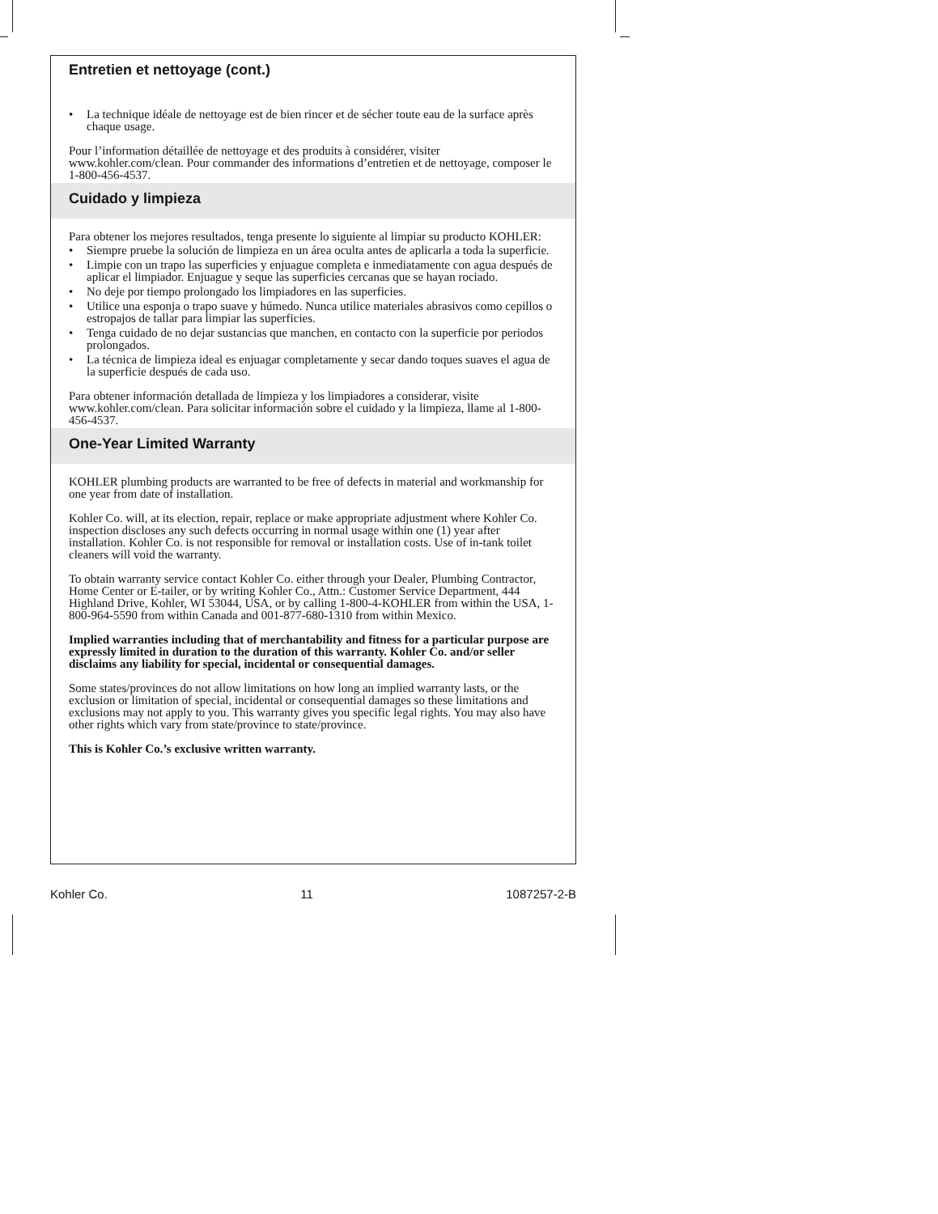Entretien et nettoyage (cont.)
La technique idéale de nettoyage est de bien rincer et de sécher toute eau de la surface après chaque usage.
Pour l’information détaillée de nettoyage et des produits à considérer, visiter www.kohler.com/clean. Pour commander des informations d’entretien et de nettoyage, composer le 1-800-456-4537.
Cuidado y limpieza
Para obtener los mejores resultados, tenga presente lo siguiente al limpiar su producto KOHLER:
Siempre pruebe la solución de limpieza en un área oculta antes de aplicarla a toda la superficie.
Limpie con un trapo las superficies y enjuague completa e inmediatamente con agua después de aplicar el limpiador. Enjuague y seque las superficies cercanas que se hayan rociado.
No deje por tiempo prolongado los limpiadores en las superficies.
Utilice una esponja o trapo suave y húmedo. Nunca utilice materiales abrasivos como cepillos o estropajos de tallar para limpiar las superficies.
Tenga cuidado de no dejar sustancias que manchen, en contacto con la superficie por periodos prolongados.
La técnica de limpieza ideal es enjuagar completamente y secar dando toques suaves el agua de la superficie después de cada uso.
Para obtener información detallada de limpieza y los limpiadores a considerar, visite www.kohler.com/clean. Para solicitar información sobre el cuidado y la limpieza, llame al 1-800-456-4537.
One-Year Limited Warranty
KOHLER plumbing products are warranted to be free of defects in material and workmanship for one year from date of installation.
Kohler Co. will, at its election, repair, replace or make appropriate adjustment where Kohler Co. inspection discloses any such defects occurring in normal usage within one (1) year after installation. Kohler Co. is not responsible for removal or installation costs. Use of in-tank toilet cleaners will void the warranty.
To obtain warranty service contact Kohler Co. either through your Dealer, Plumbing Contractor, Home Center or E-tailer, or by writing Kohler Co., Attn.: Customer Service Department, 444 Highland Drive, Kohler, WI 53044, USA, or by calling 1-800-4-KOHLER from within the USA, 1-800-964-5590 from within Canada and 001-877-680-1310 from within Mexico.
Implied warranties including that of merchantability and fitness for a particular purpose are expressly limited in duration to the duration of this warranty. Kohler Co. and/or seller disclaims any liability for special, incidental or consequential damages.
Some states/provinces do not allow limitations on how long an implied warranty lasts, or the exclusion or limitation of special, incidental or consequential damages so these limitations and exclusions may not apply to you. This warranty gives you specific legal rights. You may also have other rights which vary from state/province to state/province.
This is Kohler Co.’s exclusive written warranty.
Kohler Co. 11 1087257-2-B